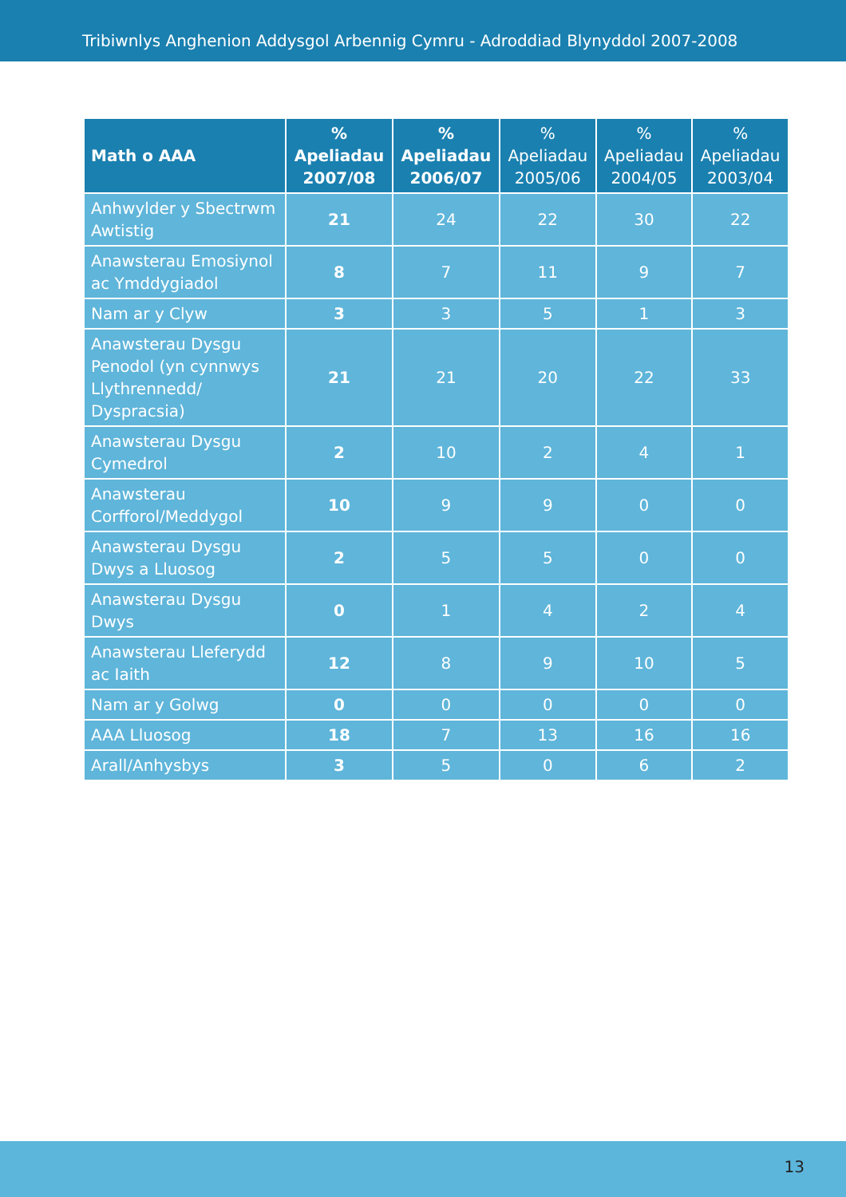Tribiwnlys Anghenion Addysgol Arbennig Cymru - Adroddiad Blynyddol 2007-2008
| Math o AAA | % Apeliadau 2007/08 | % Apeliadau 2006/07 | % Apeliadau 2005/06 | % Apeliadau 2004/05 | % Apeliadau 2003/04 |
| --- | --- | --- | --- | --- | --- |
| Anhwylder y Sbectrwm Awtistig | 21 | 24 | 22 | 30 | 22 |
| Anawsterau Emosiynol ac Ymddygiadol | 8 | 7 | 11 | 9 | 7 |
| Nam ar y Clyw | 3 | 3 | 5 | 1 | 3 |
| Anawsterau Dysgu Penodol (yn cynnwys Llythrennedd/ Dyspracsia) | 21 | 21 | 20 | 22 | 33 |
| Anawsterau Dysgu Cymedrol | 2 | 10 | 2 | 4 | 1 |
| Anawsterau Corfforol/Meddygol | 10 | 9 | 9 | 0 | 0 |
| Anawsterau Dysgu Dwys a Lluosog | 2 | 5 | 5 | 0 | 0 |
| Anawsterau Dysgu Dwys | 0 | 1 | 4 | 2 | 4 |
| Anawsterau Lleferydd ac Iaith | 12 | 8 | 9 | 10 | 5 |
| Nam ar y Golwg | 0 | 0 | 0 | 0 | 0 |
| AAA Lluosog | 18 | 7 | 13 | 16 | 16 |
| Arall/Anhysbys | 3 | 5 | 0 | 6 | 2 |
13